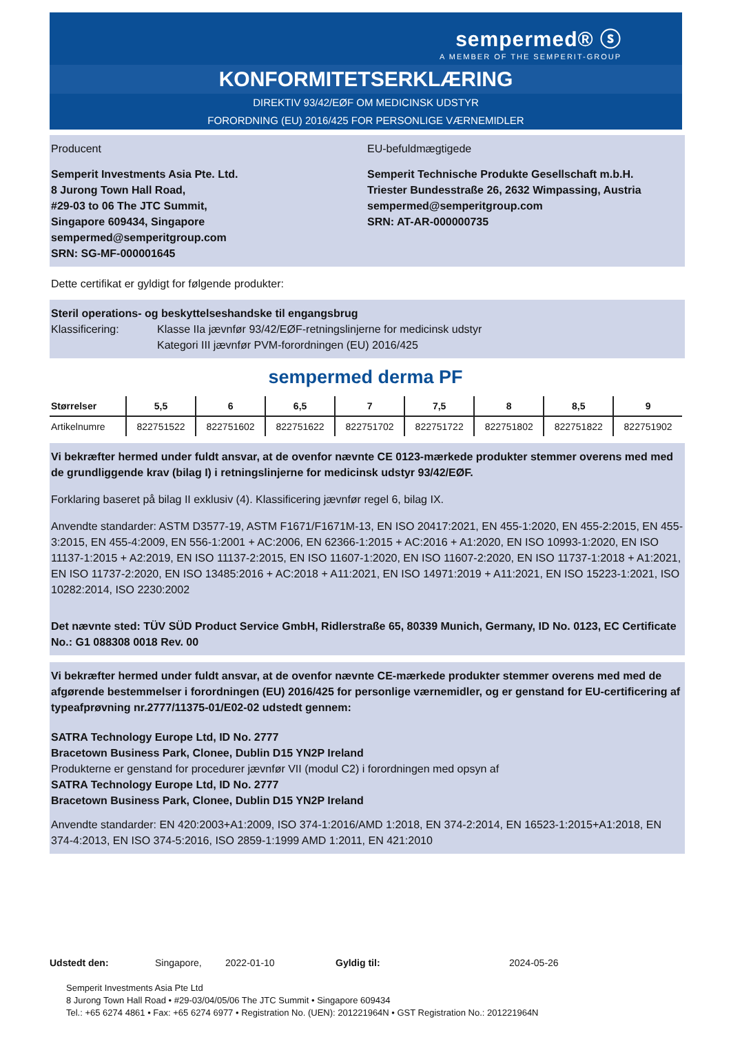sempermed® ⓢ
A MEMBER OF THE SEMPERIT-GROUP
KONFORMITETSERKLÆRING
DIREKTIV 93/42/EØF OM MEDICINSK UDSTYR
FORORDNING (EU) 2016/425 FOR PERSONLIGE VÆRNEMIDLER
Producent
Semperit Investments Asia Pte. Ltd.
8 Jurong Town Hall Road,
#29-03 to 06 The JTC Summit,
Singapore 609434, Singapore
sempermed@semperitgroup.com
SRN: SG-MF-000001645
EU-befuldmægtigede
Semperit Technische Produkte Gesellschaft m.b.H.
Triester Bundesstraße 26, 2632 Wimpassing, Austria
sempermed@semperitgroup.com
SRN: AT-AR-000000735
Dette certifikat er gyldigt for følgende produkter:
Steril operations- og beskyttelseshandske til engangsbrug
Klassificering: Klasse IIa jævnfør 93/42/EØF-retningslinjerne for medicinsk udstyr
Kategori III jævnfør PVM-forordningen (EU) 2016/425
sempermed derma PF
| Størrelser | 5,5 | 6 | 6,5 | 7 | 7,5 | 8 | 8,5 | 9 |
| --- | --- | --- | --- | --- | --- | --- | --- | --- |
| Artikelnumre | 822751522 | 822751602 | 822751622 | 822751702 | 822751722 | 822751802 | 822751822 | 822751902 |
Vi bekræfter hermed under fuldt ansvar, at de ovenfor nævnte CE 0123-mærkede produkter stemmer overens med med de grundliggende krav (bilag I) i retningslinjerne for medicinsk udstyr 93/42/EØF.
Forklaring baseret på bilag II exklusiv (4). Klassificering jævnfør regel 6, bilag IX.
Anvendte standarder: ASTM D3577-19, ASTM F1671/F1671M-13, EN ISO 20417:2021, EN 455-1:2020, EN 455-2:2015, EN 455-3:2015, EN 455-4:2009, EN 556-1:2001 + AC:2006, EN 62366-1:2015 + AC:2016 + A1:2020, EN ISO 10993-1:2020, EN ISO 11137-1:2015 + A2:2019, EN ISO 11137-2:2015, EN ISO 11607-1:2020, EN ISO 11607-2:2020, EN ISO 11737-1:2018 + A1:2021, EN ISO 11737-2:2020, EN ISO 13485:2016 + AC:2018 + A11:2021, EN ISO 14971:2019 + A11:2021, EN ISO 15223-1:2021, ISO 10282:2014, ISO 2230:2002
Det nævnte sted: TÜV SÜD Product Service GmbH, Ridlerstraße 65, 80339 Munich, Germany, ID No. 0123, EC Certificate No.: G1 088308 0018 Rev. 00
Vi bekræfter hermed under fuldt ansvar, at de ovenfor nævnte CE-mærkede produkter stemmer overens med med de afgørende bestemmelser i forordningen (EU) 2016/425 for personlige værnemidler, og er genstand for EU-certificering af typeafprøvning nr.2777/11375-01/E02-02 udstedt gennem:
SATRA Technology Europe Ltd, ID No. 2777
Bracetown Business Park, Clonee, Dublin D15 YN2P Ireland
Produkterne er genstand for procedurer jævnfør VII (modul C2) i forordningen med opsyn af
SATRA Technology Europe Ltd, ID No. 2777
Bracetown Business Park, Clonee, Dublin D15 YN2P Ireland
Anvendte standarder: EN 420:2003+A1:2009, ISO 374-1:2016/AMD 1:2018, EN 374-2:2014, EN 16523-1:2015+A1:2018, EN 374-4:2013, EN ISO 374-5:2016, ISO 2859-1:1999 AMD 1:2011, EN 421:2010
Udstedt den: Singapore, 2022-01-10 Gyldig til: 2024-05-26
Semperit Investments Asia Pte Ltd
8 Jurong Town Hall Road • #29-03/04/05/06 The JTC Summit • Singapore 609434
Tel.: +65 6274 4861 • Fax: +65 6274 6977 • Registration No. (UEN): 201221964N • GST Registration No.: 201221964N